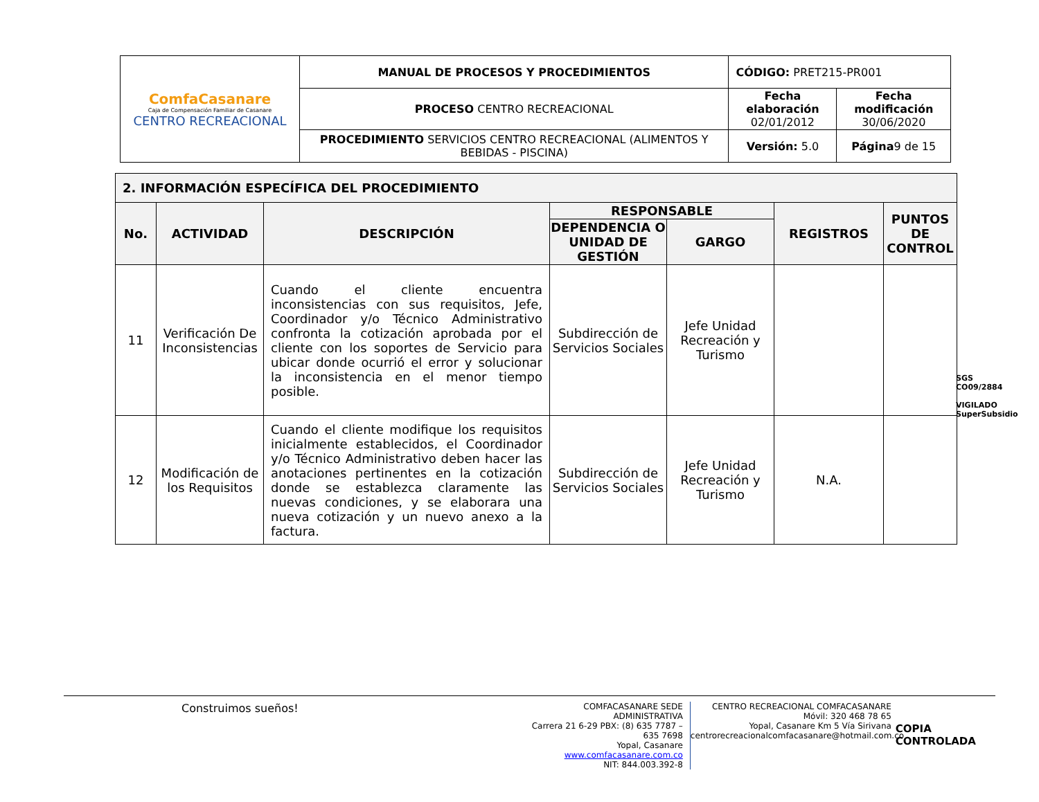| ComfaCasanare Caja de Compensación Familiar de Casanare CENTRO RECREACIONAL | MANUAL DE PROCESOS Y PROCEDIMIENTOS | CÓDIGO: PRET215-PR001 | |
| | PROCESO CENTRO RECREACIONAL | Fecha elaboración 02/01/2012 | Fecha modificación 30/06/2020 |
| | PROCEDIMIENTO SERVICIOS CENTRO RECREACIONAL (ALIMENTOS Y BEBIDAS - PISCINA) | Versión: 5.0 | Página 9 de 15 |
| 2. INFORMACIÓN ESPECÍFICA DEL PROCEDIMIENTO | | | | | | |
| --- | --- | --- | --- | --- | --- | --- |
| No. | ACTIVIDAD | DESCRIPCIÓN | RESPONSABLE | | REGISTROS | PUNTOS DE CONTROL |
| | | | DEPENDENCIA O UNIDAD DE GESTIÓN | GARGO | | |
| 11 | Verificación De Inconsistencias | Cuando el cliente encuentra inconsistencias con sus requisitos, Jefe, Coordinador y/o Técnico Administrativo confronta la cotización aprobada por el cliente con los soportes de Servicio para ubicar donde ocurrió el error y solucionar la inconsistencia en el menor tiempo posible. | Subdirección de Servicios Sociales | Jefe Unidad Recreación y Turismo | | |
| 12 | Modificación de los Requisitos | Cuando el cliente modifique los requisitos inicialmente establecidos, el Coordinador y/o Técnico Administrativo deben hacer las anotaciones pertinentes en la cotización donde se establezca claramente las nuevas condiciones, y se elaborara una nueva cotización y un nuevo anexo a la factura. | Subdirección de Servicios Sociales | Jefe Unidad Recreación y Turismo | N.A. | |
SGS
CO09/2884
VIGILADO SuperSubsidio
Construimos sueños!
COMFACASANARE SEDE ADMINISTRATIVA
Carrera 21 6-29 PBX: (8) 635 7787 – 635 7698
Yopal, Casanare www.comfacasanare.com.co
NIT: 844.003.392-8
CENTRO RECREACIONAL COMFACASANARE
Móvil: 320 468 78 65
Yopal, Casanare Km 5 Vía Sirivana
centrorecreacionalcomfacasanare@hotmail.com.co
COPIA CONTROLADA